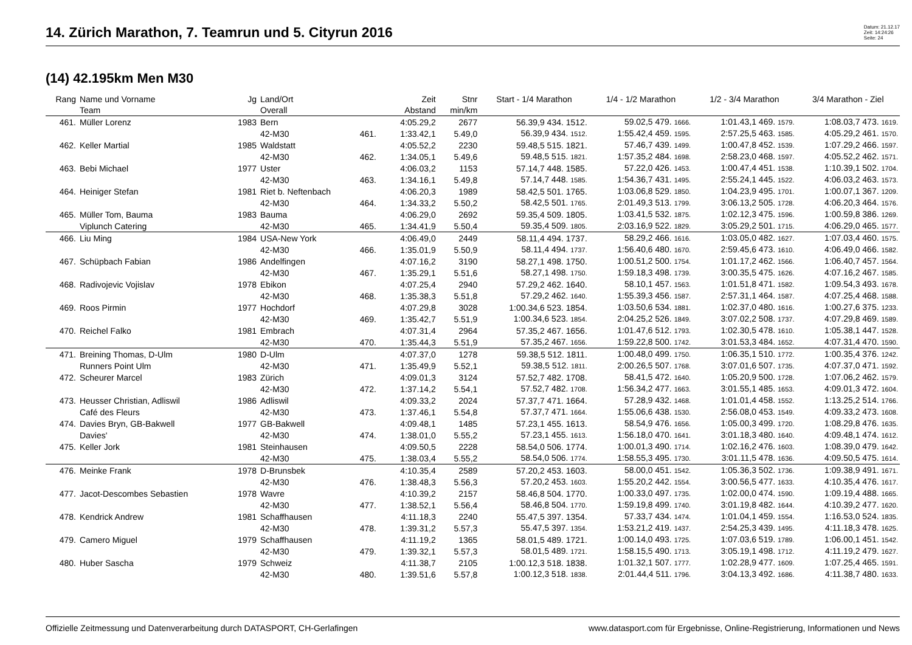14. Zürich Marathon, 7. Teamrun und 5. Cityrun 2016
Datum: 21.12.17
Zeit: 14:24:26
Seite: 24
(14) 42.195km Men M30
| Rang | Name und Vorname | Jg | Land/Ort | | Zeit | Stnr | Start - 1/4 Marathon | 1/4 - 1/2 Marathon | 1/2 - 3/4 Marathon | 3/4 Marathon - Ziel |
| --- | --- | --- | --- | --- | --- | --- | --- | --- | --- | --- |
| | Team | | Overall | | Abstand | min/km | | | | |
| 461. | Müller Lorenz | 1983 | Bern | | 4:05.29,2 | 2677 | 56.39,9 434. 1512. | 59.02,5 479. 1666. | 1:01.43,1 469. 1579. | 1:08.03,7 473. 1619. |
| | | | 42-M30 | 461. | 1:33.42,1 | 5.49,0 | 56.39,9 434. 1512. | 1:55.42,4 459. 1595. | 2:57.25,5 463. 1585. | 4:05.29,2 461. 1570. |
| 462. | Keller Martial | 1985 | Waldstatt | | 4:05.52,2 | 2230 | 59.48,5 515. 1821. | 57.46,7 439. 1499. | 1:00.47,8 452. 1539. | 1:07.29,2 466. 1597. |
| | | | 42-M30 | 462. | 1:34.05,1 | 5.49,6 | 59.48,5 515. 1821. | 1:57.35,2 484. 1698. | 2:58.23,0 468. 1597. | 4:05.52,2 462. 1571. |
| 463. | Bebi Michael | 1977 | Uster | | 4:06.03,2 | 1153 | 57.14,7 448. 1585. | 57.22,0 426. 1453. | 1:00.47,4 451. 1538. | 1:10.39,1 502. 1704. |
| | | | 42-M30 | 463. | 1:34.16,1 | 5.49,8 | 57.14,7 448. 1585. | 1:54.36,7 431. 1495. | 2:55.24,1 445. 1522. | 4:06.03,2 463. 1573. |
| 464. | Heiniger Stefan | 1981 | Riet b. Neftenbach | | 4:06.20,3 | 1989 | 58.42,5 501. 1765. | 1:03.06,8 529. 1850. | 1:04.23,9 495. 1701. | 1:00.07,1 367. 1209. |
| | | | 42-M30 | 464. | 1:34.33,2 | 5.50,2 | 58.42,5 501. 1765. | 2:01.49,3 513. 1799. | 3:06.13,2 505. 1728. | 4:06.20,3 464. 1576. |
| 465. | Müller Tom, Bauma | 1983 | Bauma | | 4:06.29,0 | 2692 | 59.35,4 509. 1805. | 1:03.41,5 532. 1875. | 1:02.12,3 475. 1596. | 1:00.59,8 386. 1269. |
| | Viplunch Catering | | 42-M30 | 465. | 1:34.41,9 | 5.50,4 | 59.35,4 509. 1805. | 2:03.16,9 522. 1829. | 3:05.29,2 501. 1715. | 4:06.29,0 465. 1577. |
| 466. | Liu Ming | 1984 | USA-New York | | 4:06.49,0 | 2449 | 58.11,4 494. 1737. | 58.29,2 466. 1616. | 1:03.05,0 482. 1627. | 1:07.03,4 460. 1575. |
| | | | 42-M30 | 466. | 1:35.01,9 | 5.50,9 | 58.11,4 494. 1737. | 1:56.40,6 480. 1670. | 2:59.45,6 473. 1610. | 4:06.49,0 466. 1582. |
| 467. | Schüpbach Fabian | 1986 | Andelfingen | | 4:07.16,2 | 3190 | 58.27,1 498. 1750. | 1:00.51,2 500. 1754. | 1:01.17,2 462. 1566. | 1:06.40,7 457. 1564. |
| | | | 42-M30 | 467. | 1:35.29,1 | 5.51,6 | 58.27,1 498. 1750. | 1:59.18,3 498. 1739. | 3:00.35,5 475. 1626. | 4:07.16,2 467. 1585. |
| 468. | Radivojevic Vojislav | 1978 | Ebikon | | 4:07.25,4 | 2940 | 57.29,2 462. 1640. | 58.10,1 457. 1563. | 1:01.51,8 471. 1582. | 1:09.54,3 493. 1678. |
| | | | 42-M30 | 468. | 1:35.38,3 | 5.51,8 | 57.29,2 462. 1640. | 1:55.39,3 456. 1587. | 2:57.31,1 464. 1587. | 4:07.25,4 468. 1588. |
| 469. | Roos Pirmin | 1977 | Hochdorf | | 4:07.29,8 | 3028 | 1:00.34,6 523. 1854. | 1:03.50,6 534. 1881. | 1:02.37,0 480. 1616. | 1:00.27,6 375. 1233. |
| | | | 42-M30 | 469. | 1:35.42,7 | 5.51,9 | 1:00.34,6 523. 1854. | 2:04.25,2 526. 1849. | 3:07.02,2 508. 1737. | 4:07.29,8 469. 1589. |
| 470. | Reichel Falko | 1981 | Embrach | | 4:07.31,4 | 2964 | 57.35,2 467. 1656. | 1:01.47,6 512. 1793. | 1:02.30,5 478. 1610. | 1:05.38,1 447. 1528. |
| | | | 42-M30 | 470. | 1:35.44,3 | 5.51,9 | 57.35,2 467. 1656. | 1:59.22,8 500. 1742. | 3:01.53,3 484. 1652. | 4:07.31,4 470. 1590. |
| 471. | Breining Thomas, D-Ulm | 1980 | D-Ulm | | 4:07.37,0 | 1278 | 59.38,5 512. 1811. | 1:00.48,0 499. 1750. | 1:06.35,1 510. 1772. | 1:00.35,4 376. 1242. |
| | Runners Point Ulm | | 42-M30 | 471. | 1:35.49,9 | 5.52,1 | 59.38,5 512. 1811. | 2:00.26,5 507. 1768. | 3:07.01,6 507. 1735. | 4:07.37,0 471. 1592. |
| 472. | Scheurer Marcel | 1983 | Zürich | | 4:09.01,3 | 3124 | 57.52,7 482. 1708. | 58.41,5 472. 1640. | 1:05.20,9 500. 1728. | 1:07.06,2 462. 1579. |
| | | | 42-M30 | 472. | 1:37.14,2 | 5.54,1 | 57.52,7 482. 1708. | 1:56.34,2 477. 1663. | 3:01.55,1 485. 1653. | 4:09.01,3 472. 1604. |
| 473. | Heusser Christian, Adliswil | 1986 | Adliswil | | 4:09.33,2 | 2024 | 57.37,7 471. 1664. | 57.28,9 432. 1468. | 1:01.01,4 458. 1552. | 1:13.25,2 514. 1766. |
| | Café des Fleurs | | 42-M30 | 473. | 1:37.46,1 | 5.54,8 | 57.37,7 471. 1664. | 1:55.06,6 438. 1530. | 2:56.08,0 453. 1549. | 4:09.33,2 473. 1608. |
| 474. | Davies Bryn, GB-Bakwell | 1977 | GB-Bakwell | | 4:09.48,1 | 1485 | 57.23,1 455. 1613. | 58.54,9 476. 1656. | 1:05.00,3 499. 1720. | 1:08.29,8 476. 1635. |
| | Davies' | | 42-M30 | 474. | 1:38.01,0 | 5.55,2 | 57.23,1 455. 1613. | 1:56.18,0 470. 1641. | 3:01.18,3 480. 1640. | 4:09.48,1 474. 1612. |
| 475. | Keller Jork | 1981 | Steinhausen | | 4:09.50,5 | 2228 | 58.54,0 506. 1774. | 1:00.01,3 490. 1714. | 1:02.16,2 476. 1603. | 1:08.39,0 479. 1642. |
| | | | 42-M30 | 475. | 1:38.03,4 | 5.55,2 | 58.54,0 506. 1774. | 1:58.55,3 495. 1730. | 3:01.11,5 478. 1636. | 4:09.50,5 475. 1614. |
| 476. | Meinke Frank | 1978 | D-Brunsbek | | 4:10.35,4 | 2589 | 57.20,2 453. 1603. | 58.00,0 451. 1542. | 1:05.36,3 502. 1736. | 1:09.38,9 491. 1671. |
| | | | 42-M30 | 476. | 1:38.48,3 | 5.56,3 | 57.20,2 453. 1603. | 1:55.20,2 442. 1554. | 3:00.56,5 477. 1633. | 4:10.35,4 476. 1617. |
| 477. | Jacot-Descombes Sebastien | 1978 | Wavre | | 4:10.39,2 | 2157 | 58.46,8 504. 1770. | 1:00.33,0 497. 1735. | 1:02.00,0 474. 1590. | 1:09.19,4 488. 1665. |
| | | | 42-M30 | 477. | 1:38.52,1 | 5.56,4 | 58.46,8 504. 1770. | 1:59.19,8 499. 1740. | 3:01.19,8 482. 1644. | 4:10.39,2 477. 1620. |
| 478. | Kendrick Andrew | 1981 | Schaffhausen | | 4:11.18,3 | 2240 | 55.47,5 397. 1354. | 57.33,7 434. 1474. | 1:01.04,1 459. 1554. | 1:16.53,0 524. 1835. |
| | | | 42-M30 | 478. | 1:39.31,2 | 5.57,3 | 55.47,5 397. 1354. | 1:53.21,2 419. 1437. | 2:54.25,3 439. 1495. | 4:11.18,3 478. 1625. |
| 479. | Camero Miguel | 1979 | Schaffhausen | | 4:11.19,2 | 1365 | 58.01,5 489. 1721. | 1:00.14,0 493. 1725. | 1:07.03,6 519. 1789. | 1:06.00,1 451. 1542. |
| | | | 42-M30 | 479. | 1:39.32,1 | 5.57,3 | 58.01,5 489. 1721. | 1:58.15,5 490. 1713. | 3:05.19,1 498. 1712. | 4:11.19,2 479. 1627. |
| 480. | Huber Sascha | 1979 | Schweiz | | 4:11.38,7 | 2105 | 1:00.12,3 518. 1838. | 1:01.32,1 507. 1777. | 1:02.28,9 477. 1609. | 1:07.25,4 465. 1591. |
| | | | 42-M30 | 480. | 1:39.51,6 | 5.57,8 | 1:00.12,3 518. 1838. | 2:01.44,4 511. 1796. | 3:04.13,3 492. 1686. | 4:11.38,7 480. 1633. |
Offizielle Zeitmessung und Datenverarbeitung durch DATASPORT, CH-Gerlafingen www.datasport.com für Ergebnisse, Online-Registrierung, Informationen und News